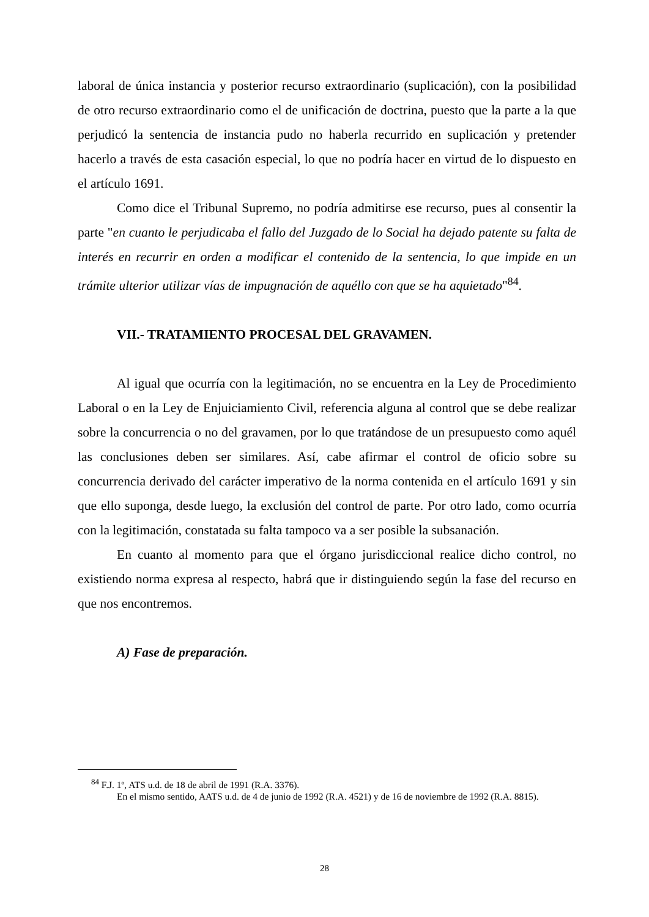laboral de única instancia y posterior recurso extraordinario (suplicación), con la posibilidad de otro recurso extraordinario como el de unificación de doctrina, puesto que la parte a la que perjudicó la sentencia de instancia pudo no haberla recurrido en suplicación y pretender hacerlo a través de esta casación especial, lo que no podría hacer en virtud de lo dispuesto en el artículo 1691.
Como dice el Tribunal Supremo, no podría admitirse ese recurso, pues al consentir la parte "en cuanto le perjudicaba el fallo del Juzgado de lo Social ha dejado patente su falta de interés en recurrir en orden a modificar el contenido de la sentencia, lo que impide en un trámite ulterior utilizar vías de impugnación de aquéllo con que se ha aquietado"<sup>84</sup>.
VII.- TRATAMIENTO PROCESAL DEL GRAVAMEN.
Al igual que ocurría con la legitimación, no se encuentra en la Ley de Procedimiento Laboral o en la Ley de Enjuiciamiento Civil, referencia alguna al control que se debe realizar sobre la concurrencia o no del gravamen, por lo que tratándose de un presupuesto como aquél las conclusiones deben ser similares. Así, cabe afirmar el control de oficio sobre su concurrencia derivado del carácter imperativo de la norma contenida en el artículo 1691 y sin que ello suponga, desde luego, la exclusión del control de parte. Por otro lado, como ocurría con la legitimación, constatada su falta tampoco va a ser posible la subsanación.
En cuanto al momento para que el órgano jurisdiccional realice dicho control, no existiendo norma expresa al respecto, habrá que ir distinguiendo según la fase del recurso en que nos encontremos.
A) Fase de preparación.
<sup>84</sup> F.J. 1º, ATS u.d. de 18 de abril de 1991 (R.A. 3376).
En el mismo sentido, AATS u.d. de 4 de junio de 1992 (R.A. 4521) y de 16 de noviembre de 1992 (R.A. 8815).
28